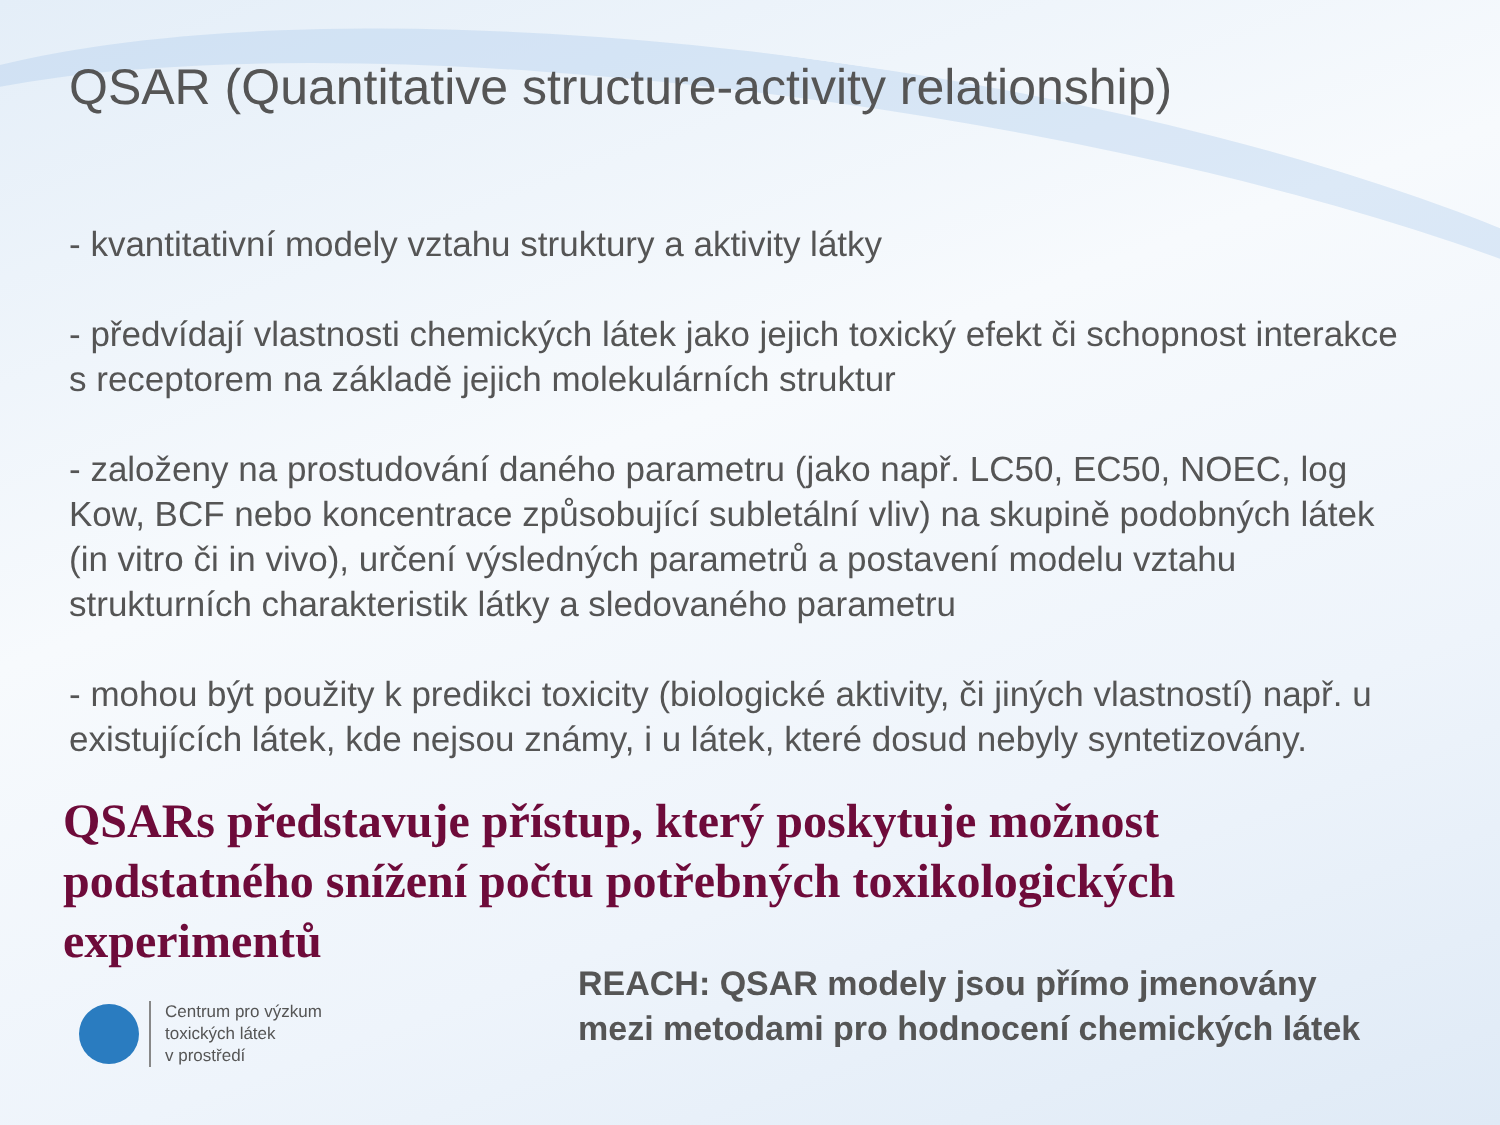QSAR (Quantitative structure-activity relationship)
- kvantitativní modely vztahu struktury a aktivity látky
- předvídají vlastnosti chemických látek jako jejich toxický efekt či schopnost interakce s receptorem na základě jejich molekulárních struktur
- založeny na prostudování daného parametru (jako např. LC50, EC50, NOEC, log Kow, BCF nebo koncentrace způsobující subletální vliv) na skupině podobných látek (in vitro či in vivo), určení výsledných parametrů a postavení modelu vztahu strukturních charakteristik látky a sledovaného parametru
- mohou být použity k predikci toxicity (biologické aktivity, či jiných vlastností) např. u existujících látek, kde nejsou známy, i u látek, které dosud nebyly syntetizovány.
QSARs představuje přístup, který poskytuje možnost podstatného snížení počtu potřebných toxikologických experimentů
Centrum pro výzkum
toxických látek
v prostředí
REACH: QSAR modely jsou přímo jmenovány
mezi metodami pro hodnocení chemických látek